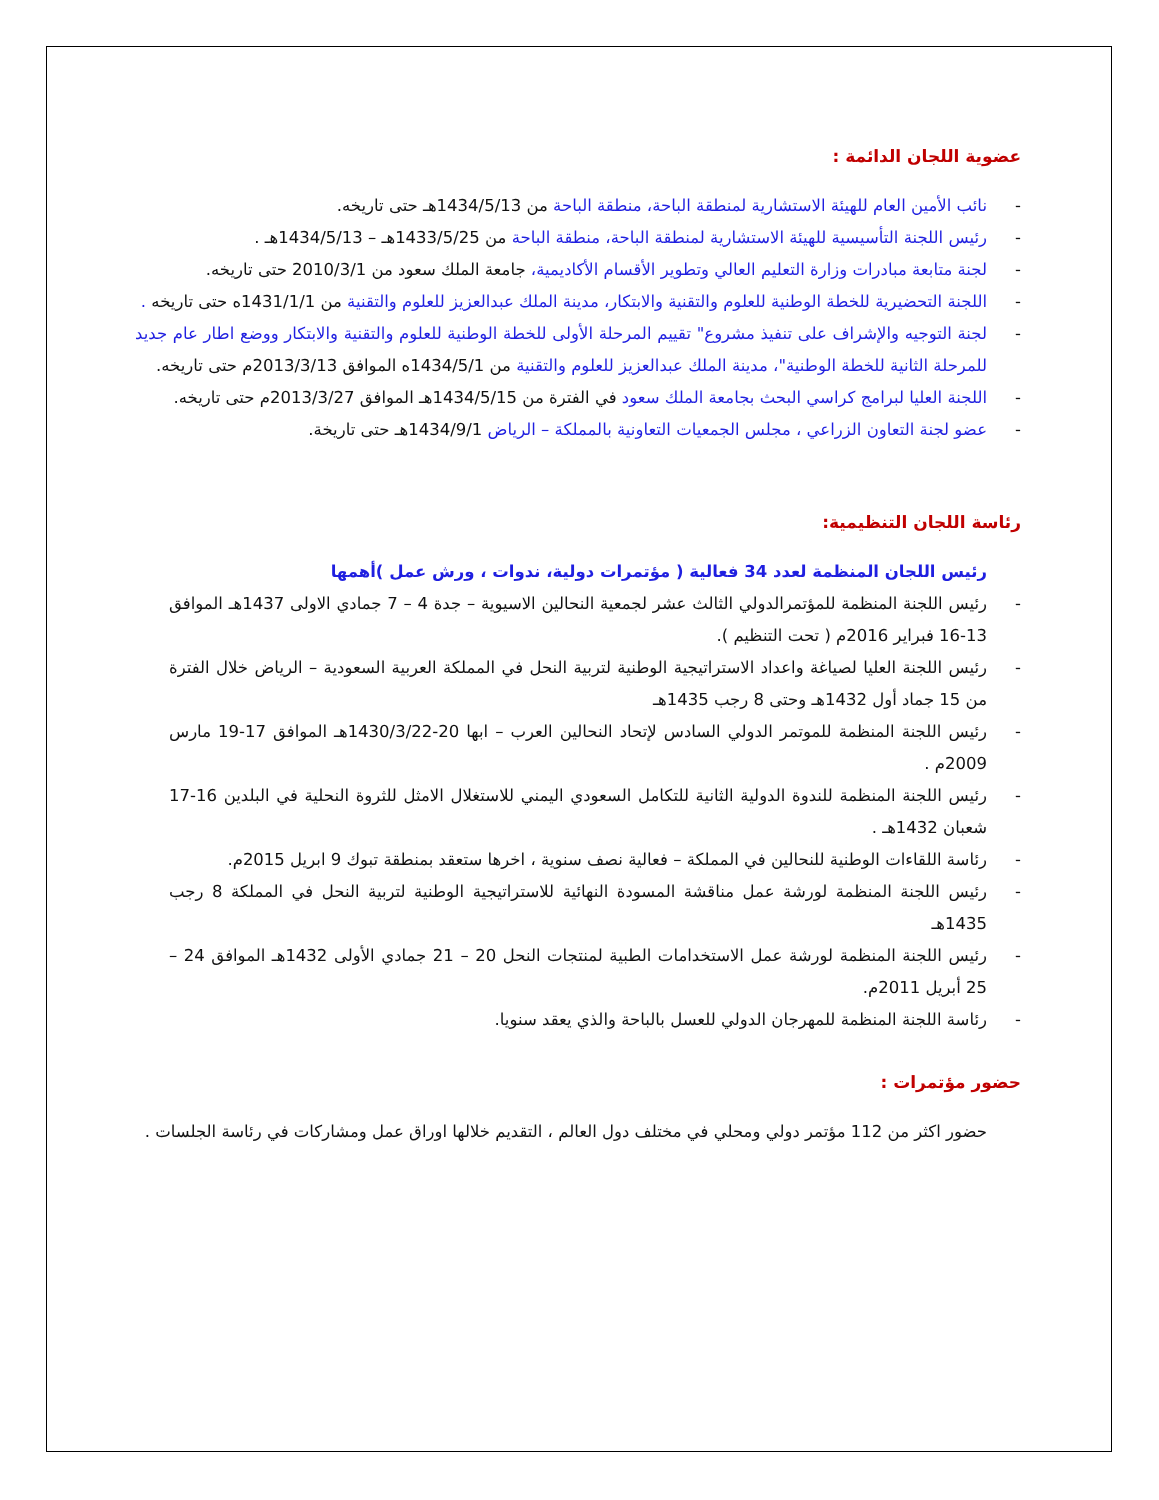عضوية اللجان الدائمة :
- نائب الأمين العام للهيئة الاستشارية لمنطقة الباحة، منطقة الباحة من 1434/5/13هـ حتى تاريخه.
- رئيس اللجنة التأسيسية للهيئة الاستشارية لمنطقة الباحة، منطقة الباحة من 1433/5/25هـ – 1434/5/13هـ .
- لجنة متابعة مبادرات وزارة التعليم العالي وتطوير الأقسام الأكاديمية، جامعة الملك سعود من 2010/3/1 حتى تاريخه.
- اللجنة التحضيرية للخطة الوطنية للعلوم والتقنية والابتكار، مدينة الملك عبدالعزيز للعلوم والتقنية من 1431/1/1ه حتى تاريخه .
- لجنة التوجيه والإشراف على تنفيذ مشروع" تقييم المرحلة الأولى للخطة الوطنية للعلوم والتقنية والابتكار ووضع اطار عام جديد للمرحلة الثانية للخطة الوطنية"، مدينة الملك عبدالعزيز للعلوم والتقنية من 1434/5/1ه الموافق 2013/3/13م حتى تاريخه.
- اللجنة العليا لبرامج كراسي البحث بجامعة الملك سعود في الفترة من 1434/5/15هـ الموافق 2013/3/27م حتى تاريخه.
- عضو لجنة التعاون الزراعي ، مجلس الجمعيات التعاونية بالمملكة – الرياض 1434/9/1هـ حتى تاريخة.
رئاسة اللجان التنظيمية:
رئيس اللجان المنظمة لعدد 34 فعالية ( مؤتمرات دولية، ندوات ، ورش عمل )أهمها
- رئيس اللجنة المنظمة للمؤتمرالدولي الثالث عشر لجمعية النحالين الاسيوية – جدة 4 – 7 جمادي الاولى 1437هـ الموافق 13-16 فبراير 2016م ( تحت التنظيم ).
- رئيس اللجنة العليا لصياغة واعداد الاستراتيجية الوطنية لتربية النحل في المملكة العربية السعودية – الرياض خلال الفترة من 15 جماد أول 1432هـ وحتى 8 رجب 1435هـ
- رئيس اللجنة المنظمة للموتمر الدولي السادس لإتحاد النحالين العرب – ابها 20-1430/3/22هـ الموافق 17-19 مارس 2009م .
- رئيس اللجنة المنظمة للندوة الدولية الثانية للتكامل السعودي اليمني للاستغلال الامثل للثروة النحلية في البلدين 16-17 شعبان 1432هـ .
- رئاسة اللقاءات الوطنية للنحالين في المملكة – فعالية نصف سنوية ، اخرها ستعقد بمنطقة تبوك 9 ابريل 2015م.
- رئيس اللجنة المنظمة لورشة عمل مناقشة المسودة النهائية للاستراتيجية الوطنية لتربية النحل في المملكة 8 رجب 1435هـ
- رئيس اللجنة المنظمة لورشة عمل الاستخدامات الطبية لمنتجات النحل 20 – 21 جمادي الأولى 1432هـ الموافق 24 – 25 أبريل 2011م.
- رئاسة اللجنة المنظمة للمهرجان الدولي للعسل بالباحة والذي يعقد سنويا.
حضور مؤتمرات :
حضور اكثر من 112 مؤتمر دولي ومحلي في مختلف دول العالم ، التقديم خلالها اوراق عمل ومشاركات في رئاسة الجلسات .